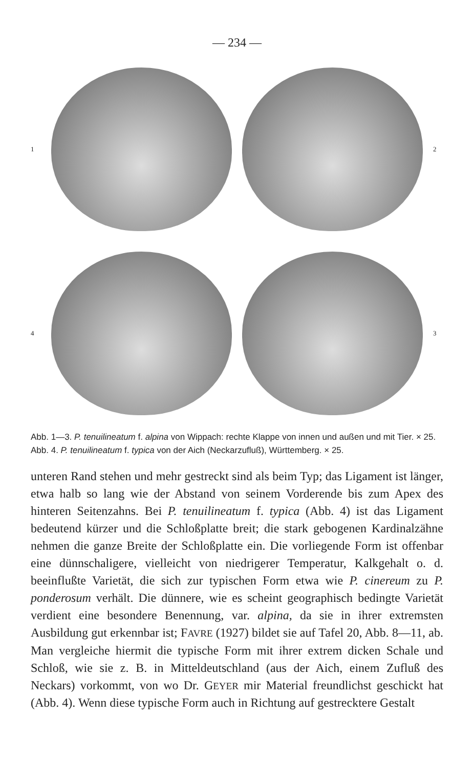— 234 —
1
2 4
3
Abb. 1—3. P. tenuilineatum f. alpina von Wippach: rechte Klappe von innen und außen und mit Tier. × 25.
Abb. 4. P. tenuilineatum f. typica von der Aich (Neckarzufluß), Württemberg. × 25.
unteren Rand stehen und mehr gestreckt sind als beim Typ; das Ligament ist länger, etwa halb so lang wie der Abstand von seinem Vorderende bis zum Apex des hinteren Seitenzahns. Bei P. tenuilineatum f. typica (Abb. 4) ist das Ligament bedeutend kürzer und die Schloßplatte breit; die stark gebogenen Kardinalzähne nehmen die ganze Breite der Schloßplatte ein. Die vorliegende Form ist offenbar eine dünnschaligere, vielleicht von niedrigerer Temperatur, Kalkgehalt o. d. beeinflußte Varietät, die sich zur typischen Form etwa wie P. cinereum zu P. ponderosum verhält. Die dünnere, wie es scheint geographisch bedingte Varietät verdient eine besondere Benennung, var. alpina, da sie in ihrer extremsten Ausbildung gut erkennbar ist; FAVRE (1927) bildet sie auf Tafel 20, Abb. 8—11, ab. Man vergleiche hiermit die typische Form mit ihrer extrem dicken Schale und Schloß, wie sie z. B. in Mitteldeutschland (aus der Aich, einem Zufluß des Neckars) vorkommt, von wo Dr. GEYER mir Material freundlichst geschickt hat (Abb. 4). Wenn diese typische Form auch in Richtung auf gestrecktere Gestalt